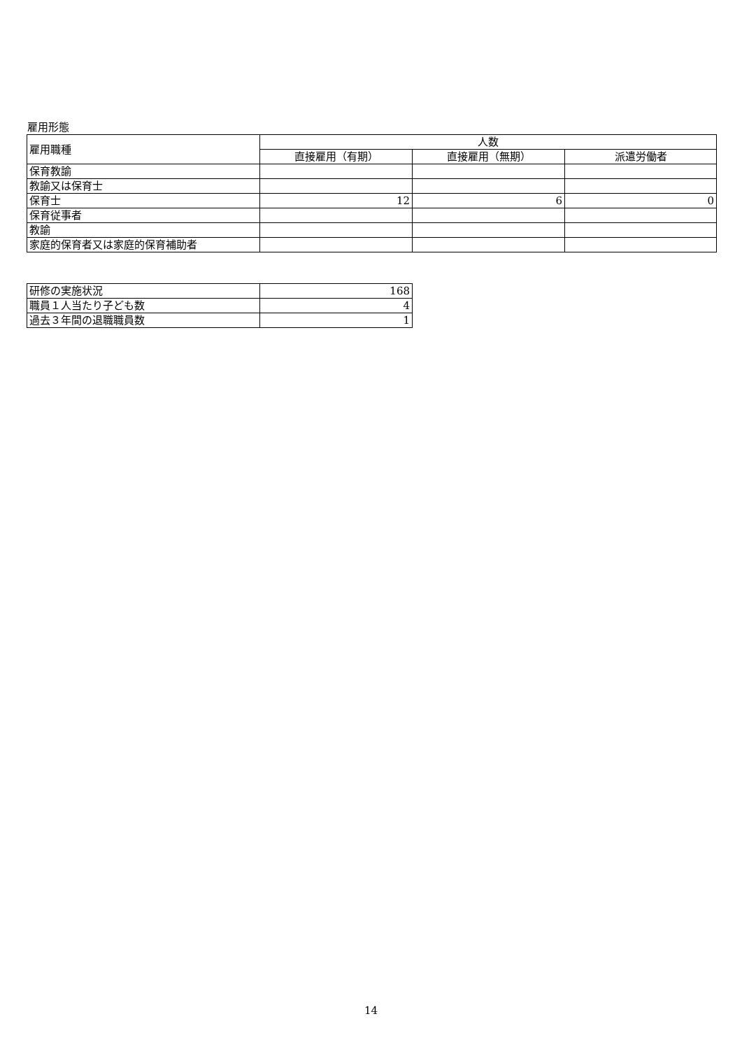雇用形態
| 雇用職種 | 人数 | | |
| --- | --- | --- | --- |
| | 直接雇用（有期） | 直接雇用（無期） | 派遣労働者 |
| 保育教諭 | | | |
| 教諭又は保育士 | | | |
| 保育士 | 12 | 6 | 0 |
| 保育従事者 | | | |
| 教諭 | | | |
| 家庭的保育者又は家庭的保育補助者 | | | |
| 研修の実施状況 | 168 |
| 職員１人当たり子ども数 | 4 |
| 過去３年間の退職職員数 | 1 |
14